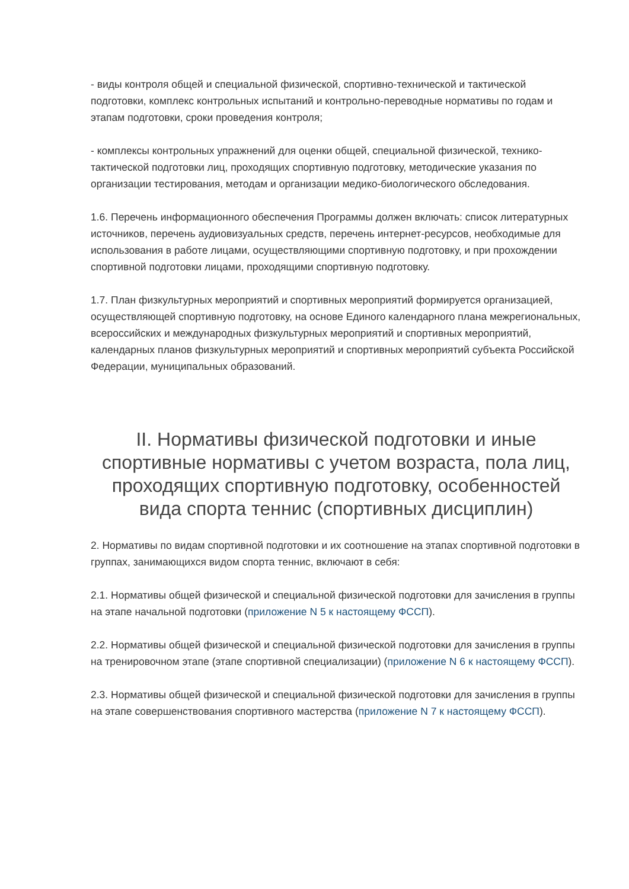- виды контроля общей и специальной физической, спортивно-технической и тактической подготовки, комплекс контрольных испытаний и контрольно-переводные нормативы по годам и этапам подготовки, сроки проведения контроля;
- комплексы контрольных упражнений для оценки общей, специальной физической, технико-тактической подготовки лиц, проходящих спортивную подготовку, методические указания по организации тестирования, методам и организации медико-биологического обследования.
1.6. Перечень информационного обеспечения Программы должен включать: список литературных источников, перечень аудиовизуальных средств, перечень интернет-ресурсов, необходимые для использования в работе лицами, осуществляющими спортивную подготовку, и при прохождении спортивной подготовки лицами, проходящими спортивную подготовку.
1.7. План физкультурных мероприятий и спортивных мероприятий формируется организацией, осуществляющей спортивную подготовку, на основе Единого календарного плана межрегиональных, всероссийских и международных физкультурных мероприятий и спортивных мероприятий, календарных планов физкультурных мероприятий и спортивных мероприятий субъекта Российской Федерации, муниципальных образований.
II. Нормативы физической подготовки и иные спортивные нормативы с учетом возраста, пола лиц, проходящих спортивную подготовку, особенностей вида спорта теннис (спортивных дисциплин)
2. Нормативы по видам спортивной подготовки и их соотношение на этапах спортивной подготовки в группах, занимающихся видом спорта теннис, включают в себя:
2.1. Нормативы общей физической и специальной физической подготовки для зачисления в группы на этапе начальной подготовки (приложение N 5 к настоящему ФССП).
2.2. Нормативы общей физической и специальной физической подготовки для зачисления в группы на тренировочном этапе (этапе спортивной специализации) (приложение N 6 к настоящему ФССП).
2.3. Нормативы общей физической и специальной физической подготовки для зачисления в группы на этапе совершенствования спортивного мастерства (приложение N 7 к настоящему ФССП).